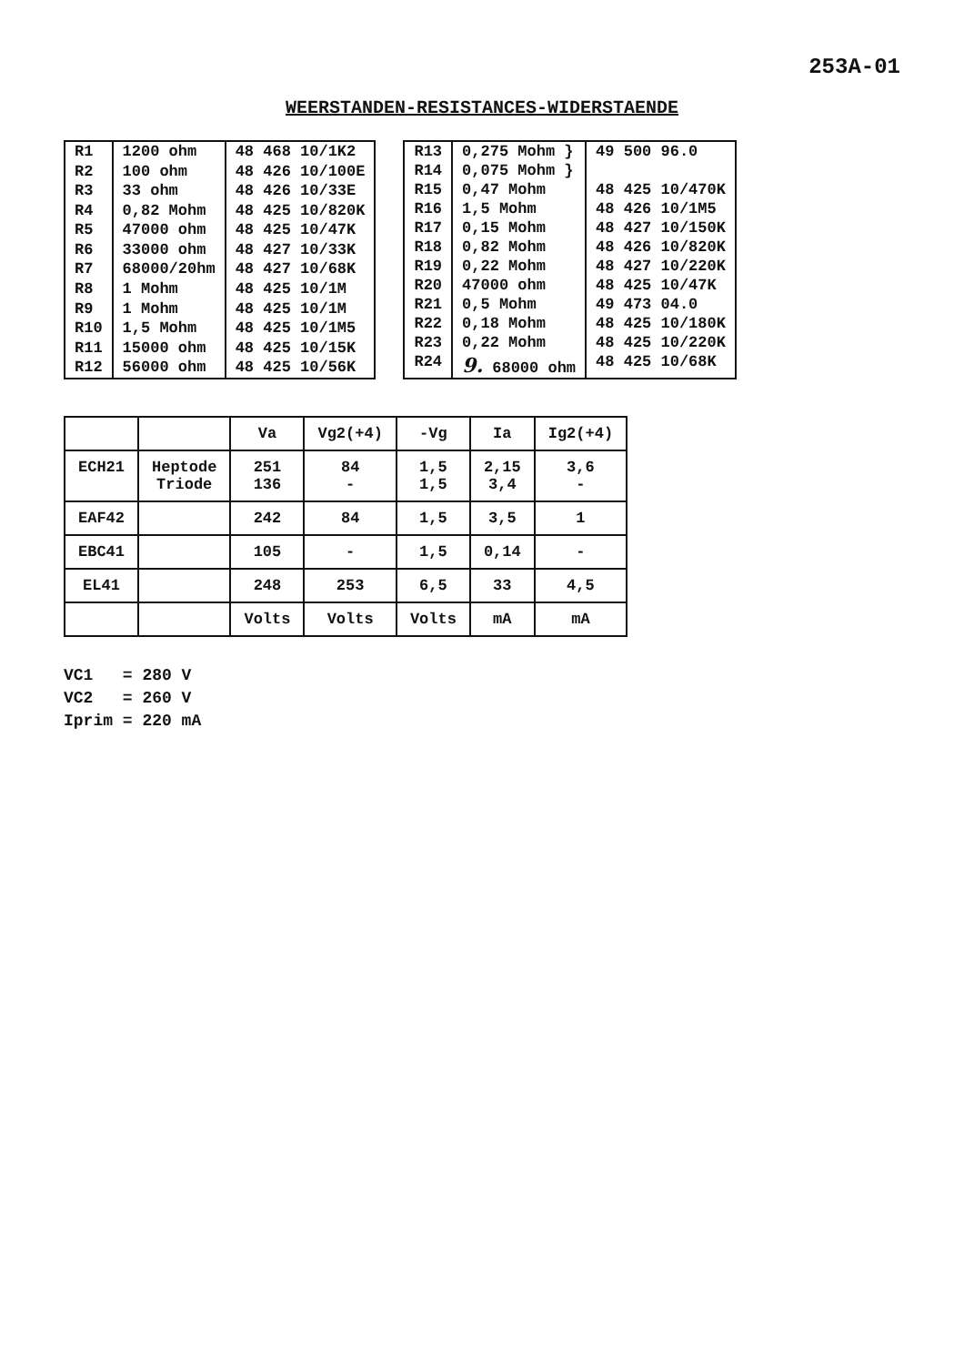253A-01
WEERSTANDEN-RESISTANCES-WIDERSTAENDE
| R1 | 1200 ohm | 48 468 10/1K2 |
| R2 | 100 ohm | 48 426 10/100E |
| R3 | 33 ohm | 48 426 10/33E |
| R4 | 0,82 Mohm | 48 425 10/820K |
| R5 | 47000 ohm | 48 425 10/47K |
| R6 | 33000 ohm | 48 427 10/33K |
| R7 | 68000/20hm | 48 427 10/68K |
| R8 | 1 Mohm | 48 425 10/1M |
| R9 | 1 Mohm | 48 425 10/1M |
| R10 | 1,5 Mohm | 48 425 10/1M5 |
| R11 | 15000 ohm | 48 425 10/15K |
| R12 | 56000 ohm | 48 425 10/56K |
| R13 | 0,275 Mohm } | 49 500 96.0 |
| R14 | 0,075 Mohm } | |
| R15 | 0,47 Mohm | 48 425 10/470K |
| R16 | 1,5 Mohm | 48 426 10/1M5 |
| R17 | 0,15 Mohm | 48 427 10/150K |
| R18 | 0,82 Mohm | 48 426 10/820K |
| R19 | 0,22 Mohm | 48 427 10/220K |
| R20 | 47000 ohm | 48 425 10/47K |
| R21 | 0,5 Mohm | 49 473 04.0 |
| R22 | 0,18 Mohm | 48 425 10/180K |
| R23 | 0,22 Mohm | 48 425 10/220K |
| R24 | 9. 68000 ohm | 48 425 10/68K |
| | | Va | Vg2(+4) | -Vg | Ia | Ig2(+4) |
| --- | --- | --- | --- | --- | --- | --- |
| ECH21 | Heptode Triode | 251 136 | 84 - | 1,5 1,5 | 2,15 3,4 | 3,6 - |
| EAF42 | | 242 | 84 | 1,5 | 3,5 | 1 |
| EBC41 | | 105 | - | 1,5 | 0,14 | - |
| EL41 | | 248 | 253 | 6,5 | 33 | 4,5 |
| | | Volts | Volts | Volts | mA | mA |
VC1 = 280 V
VC2 = 260 V
Iprim = 220 mA